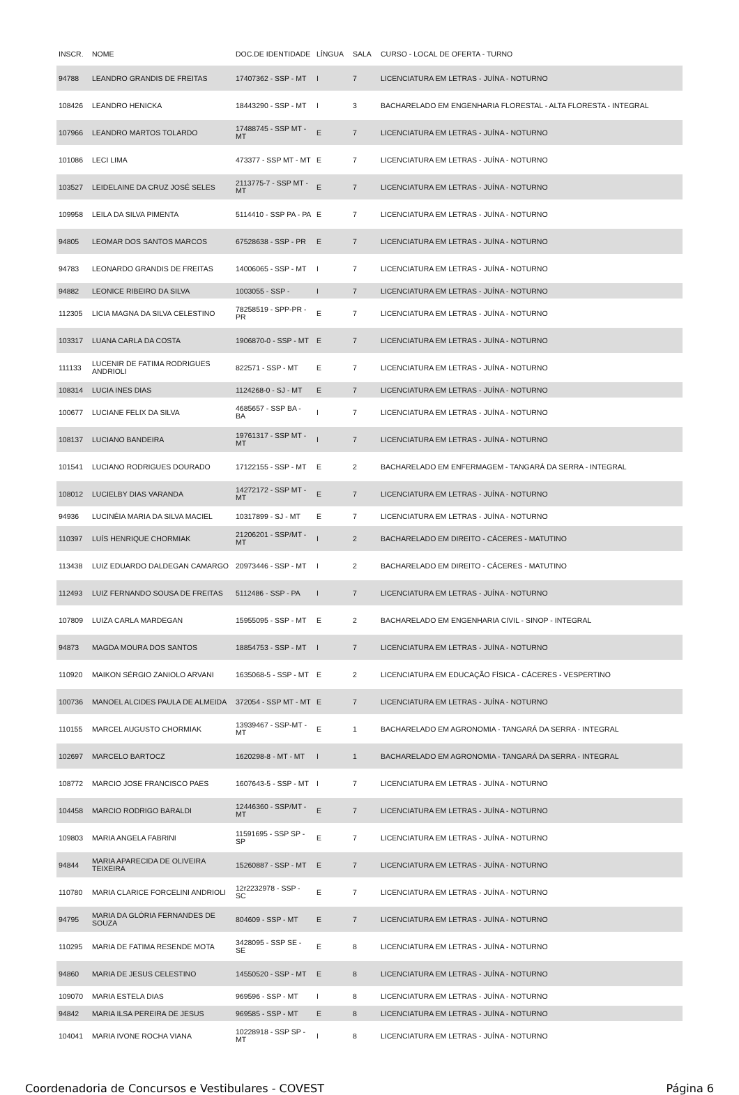| INSCR. | NOME | DOC.DE IDENTIDADE | LÍNGUA | SALA | CURSO - LOCAL DE OFERTA - TURNO |
| --- | --- | --- | --- | --- | --- |
| 94788 | LEANDRO GRANDIS DE FREITAS | 17407362 - SSP - MT | I | 7 | LICENCIATURA EM LETRAS - JUÍNA - NOTURNO |
| 108426 | LEANDRO HENICKA | 18443290 - SSP - MT | I | 3 | BACHARELADO EM ENGENHARIA FLORESTAL - ALTA FLORESTA - INTEGRAL |
| 107966 | LEANDRO MARTOS TOLARDO | 17488745 - SSP MT - MT | E | 7 | LICENCIATURA EM LETRAS - JUÍNA - NOTURNO |
| 101086 | LECI LIMA | 473377 - SSP MT - MT | E | 7 | LICENCIATURA EM LETRAS - JUÍNA - NOTURNO |
| 103527 | LEIDELAINE DA CRUZ JOSÉ SELES | 2113775-7 - SSP MT - MT | E | 7 | LICENCIATURA EM LETRAS - JUÍNA - NOTURNO |
| 109958 | LEILA DA SILVA PIMENTA | 5114410 - SSP PA - PA | E | 7 | LICENCIATURA EM LETRAS - JUÍNA - NOTURNO |
| 94805 | LEOMAR DOS SANTOS MARCOS | 67528638 - SSP - PR | E | 7 | LICENCIATURA EM LETRAS - JUÍNA - NOTURNO |
| 94783 | LEONARDO GRANDIS DE FREITAS | 14006065 - SSP - MT | I | 7 | LICENCIATURA EM LETRAS - JUÍNA - NOTURNO |
| 94882 | LEONICE RIBEIRO DA SILVA | 1003055 - SSP - | I | 7 | LICENCIATURA EM LETRAS - JUÍNA - NOTURNO |
| 112305 | LICIA MAGNA DA SILVA CELESTINO | 78258519 - SPP-PR - PR | E | 7 | LICENCIATURA EM LETRAS - JUÍNA - NOTURNO |
| 103317 | LUANA CARLA DA COSTA | 1906870-0 - SSP - MT | E | 7 | LICENCIATURA EM LETRAS - JUÍNA - NOTURNO |
| 111133 | LUCENIR DE FATIMA RODRIGUES ANDRIOLI | 822571 - SSP - MT | E | 7 | LICENCIATURA EM LETRAS - JUÍNA - NOTURNO |
| 108314 | LUCIA INES DIAS | 1124268-0 - SJ - MT | E | 7 | LICENCIATURA EM LETRAS - JUÍNA - NOTURNO |
| 100677 | LUCIANE FELIX DA SILVA | 4685657 - SSP BA - BA | I | 7 | LICENCIATURA EM LETRAS - JUÍNA - NOTURNO |
| 108137 | LUCIANO BANDEIRA | 19761317 - SSP MT - MT | I | 7 | LICENCIATURA EM LETRAS - JUÍNA - NOTURNO |
| 101541 | LUCIANO RODRIGUES DOURADO | 17122155 - SSP - MT | E | 2 | BACHARELADO EM ENFERMAGEM - TANGARÁ DA SERRA - INTEGRAL |
| 108012 | LUCIELBY DIAS VARANDA | 14272172 - SSP MT - MT | E | 7 | LICENCIATURA EM LETRAS - JUÍNA - NOTURNO |
| 94936 | LUCINÉIA MARIA DA SILVA MACIEL | 10317899 - SJ - MT | E | 7 | LICENCIATURA EM LETRAS - JUÍNA - NOTURNO |
| 110397 | LUÍS HENRIQUE CHORMIAK | 21206201 - SSP/MT - MT | I | 2 | BACHARELADO EM DIREITO - CÁCERES - MATUTINO |
| 113438 | LUIZ EDUARDO DALDEGAN CAMARGO | 20973446 - SSP - MT | I | 2 | BACHARELADO EM DIREITO - CÁCERES - MATUTINO |
| 112493 | LUIZ FERNANDO SOUSA DE FREITAS | 5112486 - SSP - PA | I | 7 | LICENCIATURA EM LETRAS - JUÍNA - NOTURNO |
| 107809 | LUIZA CARLA MARDEGAN | 15955095 - SSP - MT | E | 2 | BACHARELADO EM ENGENHARIA CIVIL - SINOP - INTEGRAL |
| 94873 | MAGDA MOURA DOS SANTOS | 18854753 - SSP - MT | I | 7 | LICENCIATURA EM LETRAS - JUÍNA - NOTURNO |
| 110920 | MAIKON SÉRGIO ZANIOLO ARVANI | 1635068-5 - SSP - MT | E | 2 | LICENCIATURA EM EDUCAÇÃO FÍSICA - CÁCERES - VESPERTINO |
| 100736 | MANOEL ALCIDES PAULA DE ALMEIDA | 372054 - SSP MT - MT | E | 7 | LICENCIATURA EM LETRAS - JUÍNA - NOTURNO |
| 110155 | MARCEL AUGUSTO CHORMIAK | 13939467 - SSP-MT - MT | E | 1 | BACHARELADO EM AGRONOMIA - TANGARÁ DA SERRA - INTEGRAL |
| 102697 | MARCELO BARTOCZ | 1620298-8 - MT - MT | I | 1 | BACHARELADO EM AGRONOMIA - TANGARÁ DA SERRA - INTEGRAL |
| 108772 | MARCIO JOSE FRANCISCO PAES | 1607643-5 - SSP - MT | I | 7 | LICENCIATURA EM LETRAS - JUÍNA - NOTURNO |
| 104458 | MARCIO RODRIGO BARALDI | 12446360 - SSP/MT - MT | E | 7 | LICENCIATURA EM LETRAS - JUÍNA - NOTURNO |
| 109803 | MARIA ANGELA FABRINI | 11591695 - SSP SP - SP | E | 7 | LICENCIATURA EM LETRAS - JUÍNA - NOTURNO |
| 94844 | MARIA APARECIDA DE OLIVEIRA TEIXEIRA | 15260887 - SSP - MT | E | 7 | LICENCIATURA EM LETRAS - JUÍNA - NOTURNO |
| 110780 | MARIA CLARICE FORCELINI ANDRIOLI | 12r2232978 - SSP - SC | E | 7 | LICENCIATURA EM LETRAS - JUÍNA - NOTURNO |
| 94795 | MARIA DA GLÓRIA FERNANDES DE SOUZA | 804609 - SSP - MT | E | 7 | LICENCIATURA EM LETRAS - JUÍNA - NOTURNO |
| 110295 | MARIA DE FATIMA RESENDE MOTA | 3428095 - SSP SE - SE | E | 8 | LICENCIATURA EM LETRAS - JUÍNA - NOTURNO |
| 94860 | MARIA DE JESUS CELESTINO | 14550520 - SSP - MT | E | 8 | LICENCIATURA EM LETRAS - JUÍNA - NOTURNO |
| 109070 | MARIA ESTELA DIAS | 969596 - SSP - MT | I | 8 | LICENCIATURA EM LETRAS - JUÍNA - NOTURNO |
| 94842 | MARIA ILSA PEREIRA DE JESUS | 969585 - SSP - MT | E | 8 | LICENCIATURA EM LETRAS - JUÍNA - NOTURNO |
| 104041 | MARIA IVONE ROCHA VIANA | 10228918 - SSP SP - MT | I | 8 | LICENCIATURA EM LETRAS - JUÍNA - NOTURNO |
Coordenadoria de Concursos e Vestibulares - COVEST Página 6